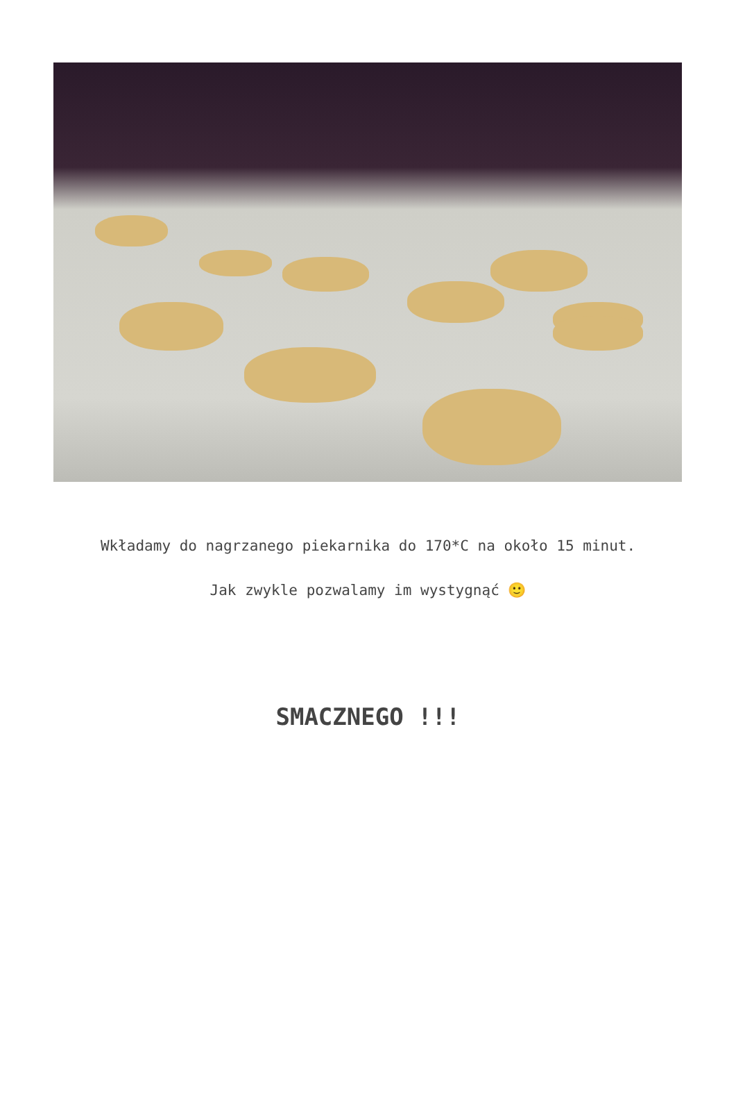Wkładamy do nagrzanego piekarnika do 170*C na około 15 minut.
Jak zwykle pozwalamy im wystygnąć 🙂
SMACZNEGO !!!